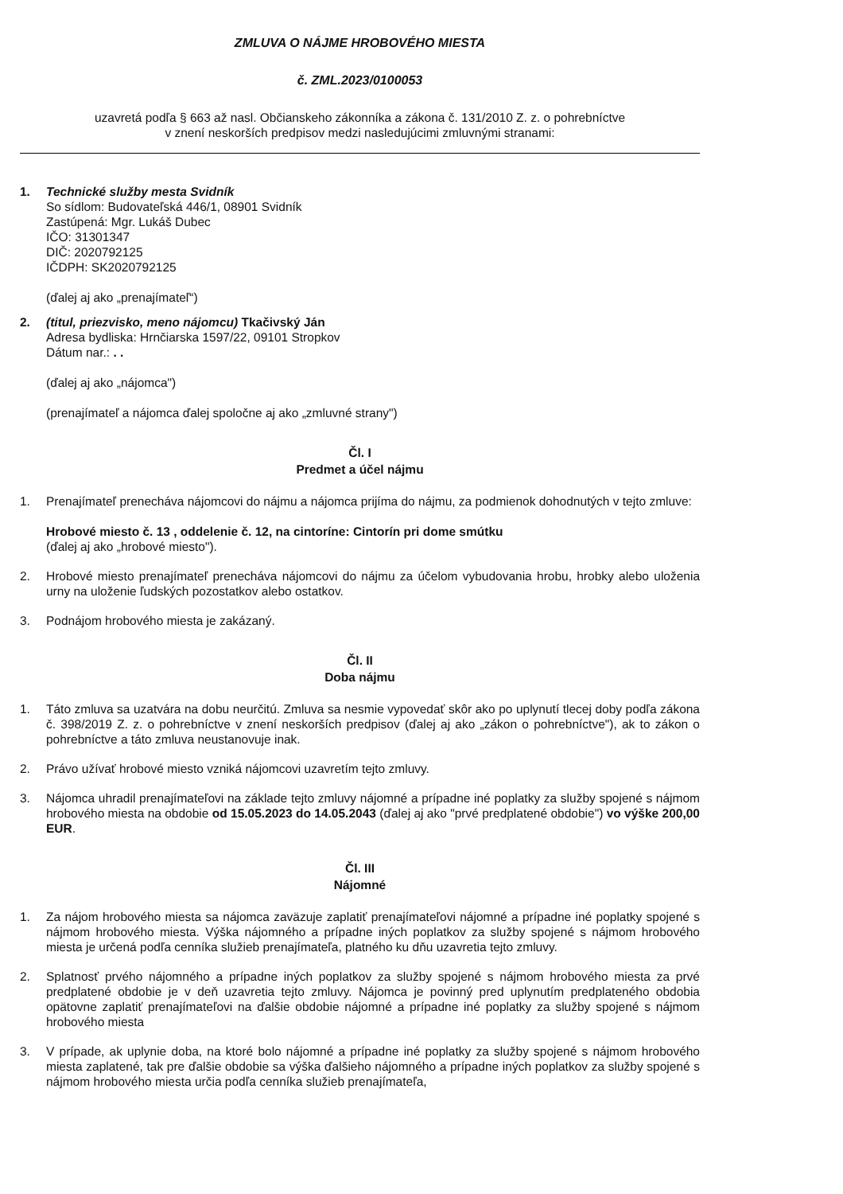ZMLUVA O NÁJME HROBOVÉHO MIESTA
č. ZML.2023/0100053
uzavretá podľa § 663 až nasl. Občianskeho zákonníka a zákona č. 131/2010 Z. z. o pohrebníctve
v znení neskorších predpisov medzi nasledujúcimi zmluvnými stranami:
1. Technické služby mesta Svidník
So sídlom: Budovateľská 446/1, 08901 Svidník
Zastúpená: Mgr. Lukáš Dubec
IČO: 31301347
DIČ: 2020792125
IČDPH: SK2020792125
(ďalej aj ako „prenajímateľ“)
2. (titul, priezvisko, meno nájomcu) Tkačivský Ján
Adresa bydliska: Hrnčiarska 1597/22, 09101 Stropkov
Dátum nar.: . .
(ďalej aj ako „nájomca")
(prenajímateľ a nájomca ďalej spoločne aj ako „zmluvné strany")
Čl. I
Predmet a účel nájmu
1. Prenajímateľ prenecháva nájomcovi do nájmu a nájomca prijíma do nájmu, za podmienok dohodnutých v tejto zmluve:
Hrobové miesto č. 13 , oddelenie č. 12, na cintoríne: Cintorín pri dome smútku
(ďalej aj ako „hrobové miesto").
2. Hrobové miesto prenajímateľ prenecháva nájomcovi do nájmu za účelom vybudovania hrobu, hrobky alebo uloženia urny na uloženie ľudských pozostatkov alebo ostatkov.
3. Podnájom hrobového miesta je zakázaný.
Čl. II
Doba nájmu
1. Táto zmluva sa uzatvára na dobu neurčitú. Zmluva sa nesmie vypovedať skôr ako po uplynutí tlecej doby podľa zákona č. 398/2019 Z. z. o pohrebníctve v znení neskorších predpisov (ďalej aj ako „zákon o pohrebníctve"), ak to zákon o pohrebníctve a táto zmluva neustanovuje inak.
2. Právo užívať hrobové miesto vzniká nájomcovi uzavretím tejto zmluvy.
3. Nájomca uhradil prenajímateľovi na základe tejto zmluvy nájomné a prípadne iné poplatky za služby spojené s nájmom hrobového miesta na obdobie od 15.05.2023 do 14.05.2043 (ďalej aj ako "prvé predplatené obdobie") vo výške 200,00 EUR.
Čl. III
Nájomné
1. Za nájom hrobového miesta sa nájomca zaväzuje zaplatiť prenajímateľovi nájomné a prípadne iné poplatky spojené s nájmom hrobového miesta. Výška nájomného a prípadne iných poplatkov za služby spojené s nájmom hrobového miesta je určená podľa cenníka služieb prenajímateľa, platného ku dňu uzavretia tejto zmluvy.
2. Splatnosť prvého nájomného a prípadne iných poplatkov za služby spojené s nájmom hrobového miesta za prvé predplatené obdobie je v deň uzavretia tejto zmluvy. Nájomca je povinný pred uplynutím predplateného obdobia opätovne zaplatiť prenajímateľovi na ďalšie obdobie nájomné a prípadne iné poplatky za služby spojené s nájmom hrobového miesta
3. V prípade, ak uplynie doba, na ktoré bolo nájomné a prípadne iné poplatky za služby spojené s nájmom hrobového miesta zaplatené, tak pre ďalšie obdobie sa výška ďalšieho nájomného a prípadne iných poplatkov za služby spojené s nájmom hrobového miesta určia podľa cenníka služieb prenajímateľa,